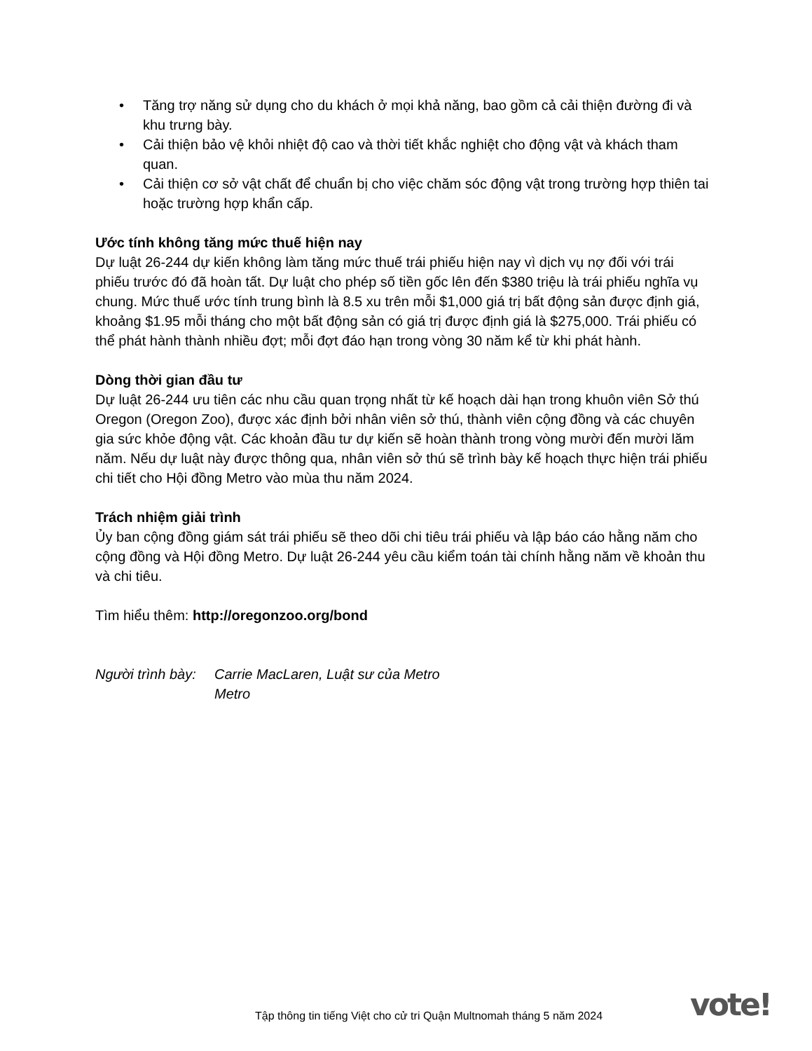• Tăng trợ năng sử dụng cho du khách ở mọi khả năng, bao gồm cả cải thiện đường đi và khu trưng bày.
• Cải thiện bảo vệ khỏi nhiệt độ cao và thời tiết khắc nghiệt cho động vật và khách tham quan.
• Cải thiện cơ sở vật chất để chuẩn bị cho việc chăm sóc động vật trong trường hợp thiên tai hoặc trường hợp khẩn cấp.
Ước tính không tăng mức thuế hiện nay
Dự luật 26-244 dự kiến không làm tăng mức thuế trái phiếu hiện nay vì dịch vụ nợ đối với trái phiếu trước đó đã hoàn tất. Dự luật cho phép số tiền gốc lên đến $380 triệu là trái phiếu nghĩa vụ chung. Mức thuế ước tính trung bình là 8.5 xu trên mỗi $1,000 giá trị bất động sản được định giá, khoảng $1.95 mỗi tháng cho một bất động sản có giá trị được định giá là $275,000. Trái phiếu có thể phát hành thành nhiều đợt; mỗi đợt đáo hạn trong vòng 30 năm kể từ khi phát hành.
Dòng thời gian đầu tư
Dự luật 26-244 ưu tiên các nhu cầu quan trọng nhất từ kế hoạch dài hạn trong khuôn viên Sở thú Oregon (Oregon Zoo), được xác định bởi nhân viên sở thú, thành viên cộng đồng và các chuyên gia sức khỏe động vật. Các khoản đầu tư dự kiến sẽ hoàn thành trong vòng mười đến mười lăm năm. Nếu dự luật này được thông qua, nhân viên sở thú sẽ trình bày kế hoạch thực hiện trái phiếu chi tiết cho Hội đồng Metro vào mùa thu năm 2024.
Trách nhiệm giải trình
Ủy ban cộng đồng giám sát trái phiếu sẽ theo dõi chi tiêu trái phiếu và lập báo cáo hằng năm cho cộng đồng và Hội đồng Metro. Dự luật 26-244 yêu cầu kiểm toán tài chính hằng năm về khoản thu và chi tiêu.
Tìm hiểu thêm: http://oregonzoo.org/bond
Người trình bày: Carrie MacLaren, Luật sư của Metro
Metro
Tập thông tin tiếng Việt cho cử tri Quận Multnomah tháng 5 năm 2024
vote!